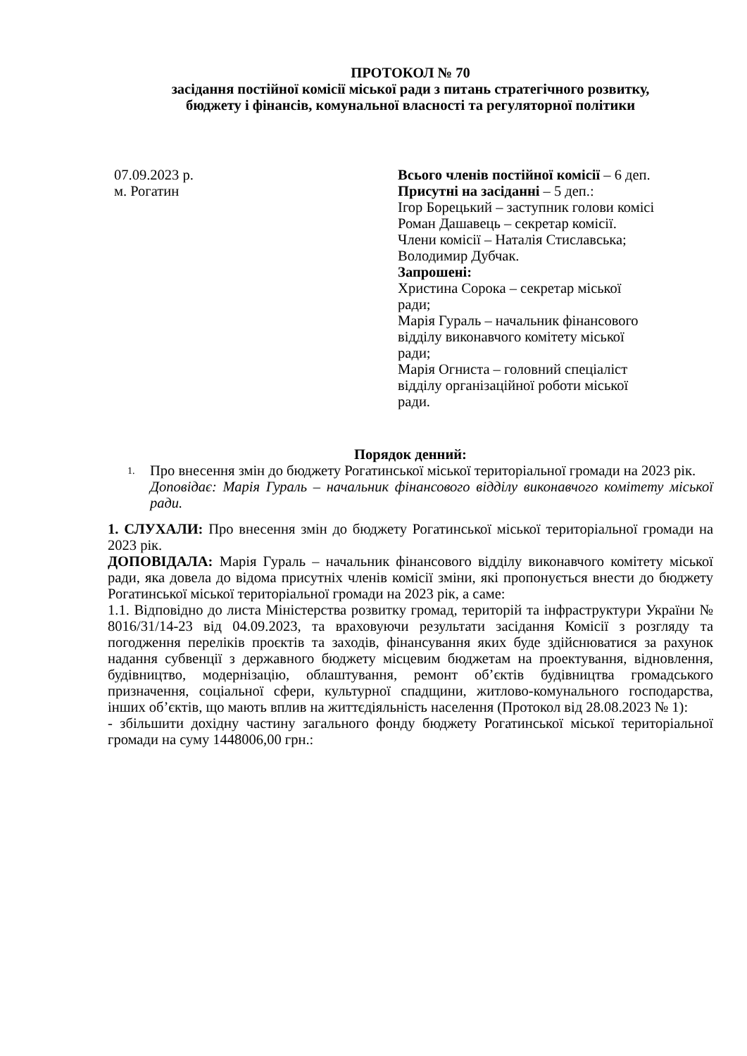ПРОТОКОЛ № 70
засідання постійної комісії міської ради з питань стратегічного розвитку,
бюджету і фінансів, комунальної власності та регуляторної політики
07.09.2023 р.
м. Рогатин
Всього членів постійної комісії – 6 деп.
Присутні на засіданні – 5 деп.:
Ігор Борецький – заступник голови комісі
Роман Дашавець – секретар комісії.
Члени комісії – Наталія Стиславська;
Володимир Дубчак.
Запрошені:
Христина Сорока – секретар міської
ради;
Марія Гураль – начальник фінансового
відділу виконавчого комітету міської
ради;
Марія Огниста – головний спеціаліст
відділу організаційної роботи міської
ради.
Порядок денний:
1.
Про внесення змін до бюджету Рогатинської міської територіальної громади на 2023 рік.
Доповідає: Марія Гураль – начальник фінансового відділу виконавчого комітету міської ради.
1. СЛУХАЛИ: Про внесення змін до бюджету Рогатинської міської територіальної громади на 2023 рік.
ДОПОВІДАЛА: Марія Гураль – начальник фінансового відділу виконавчого комітету міської ради, яка довела до відома присутніх членів комісії зміни, які пропонується внести до бюджету Рогатинської міської територіальної громади на 2023 рік, а саме:
1.1. Відповідно до листа Міністерства розвитку громад, територій та інфраструктури України № 8016/31/14-23 від 04.09.2023, та враховуючи результати засідання Комісії з розгляду та погодження переліків проєктів та заходів, фінансування яких буде здійснюватися за рахунок надання субвенції з державного бюджету місцевим бюджетам на проектування, відновлення, будівництво, модернізацію, облаштування, ремонт об’єктів будівництва громадського призначення, соціальної сфери, культурної спадщини, житлово-комунального господарства, інших об’єктів, що мають вплив на життєдіяльність населення (Протокол від 28.08.2023 № 1):
- збільшити дохідну частину загального фонду бюджету Рогатинської міської територіальної громади на суму 1448006,00 грн.: